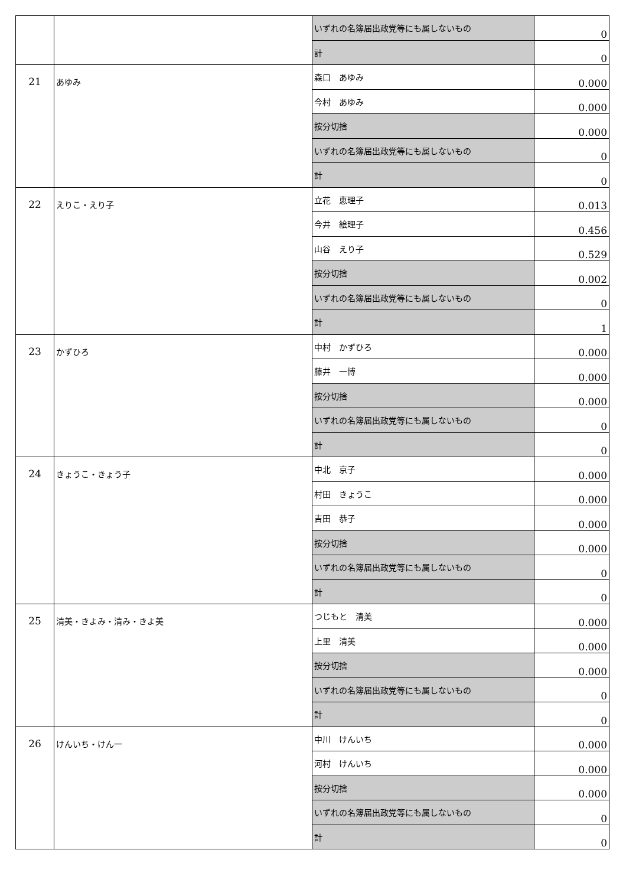| | | いずれの名簿届出政党等にも属しないもの | 0 |
| | | 計 | 0 |
| 21 | あゆみ | 森口 あゆみ | 0.000 |
| | | 今村 あゆみ | 0.000 |
| | | 按分切捨 | 0.000 |
| | | いずれの名簿届出政党等にも属しないもの | 0 |
| | | 計 | 0 |
| 22 | えりこ・えり子 | 立花 恵理子 | 0.013 |
| | | 今井 絵理子 | 0.456 |
| | | 山谷 えり子 | 0.529 |
| | | 按分切捨 | 0.002 |
| | | いずれの名簿届出政党等にも属しないもの | 0 |
| | | 計 | 1 |
| 23 | かずひろ | 中村 かずひろ | 0.000 |
| | | 藤井 一博 | 0.000 |
| | | 按分切捨 | 0.000 |
| | | いずれの名簿届出政党等にも属しないもの | 0 |
| | | 計 | 0 |
| 24 | きょうこ・きょう子 | 中北 京子 | 0.000 |
| | | 村田 きょうこ | 0.000 |
| | | 吉田 恭子 | 0.000 |
| | | 按分切捨 | 0.000 |
| | | いずれの名簿届出政党等にも属しないもの | 0 |
| | | 計 | 0 |
| 25 | 清美・きよみ・清み・きよ美 | つじもと 清美 | 0.000 |
| | | 上里 清美 | 0.000 |
| | | 按分切捨 | 0.000 |
| | | いずれの名簿届出政党等にも属しないもの | 0 |
| | | 計 | 0 |
| 26 | けんいち・けん一 | 中川 けんいち | 0.000 |
| | | 河村 けんいち | 0.000 |
| | | 按分切捨 | 0.000 |
| | | いずれの名簿届出政党等にも属しないもの | 0 |
| | | 計 | 0 |